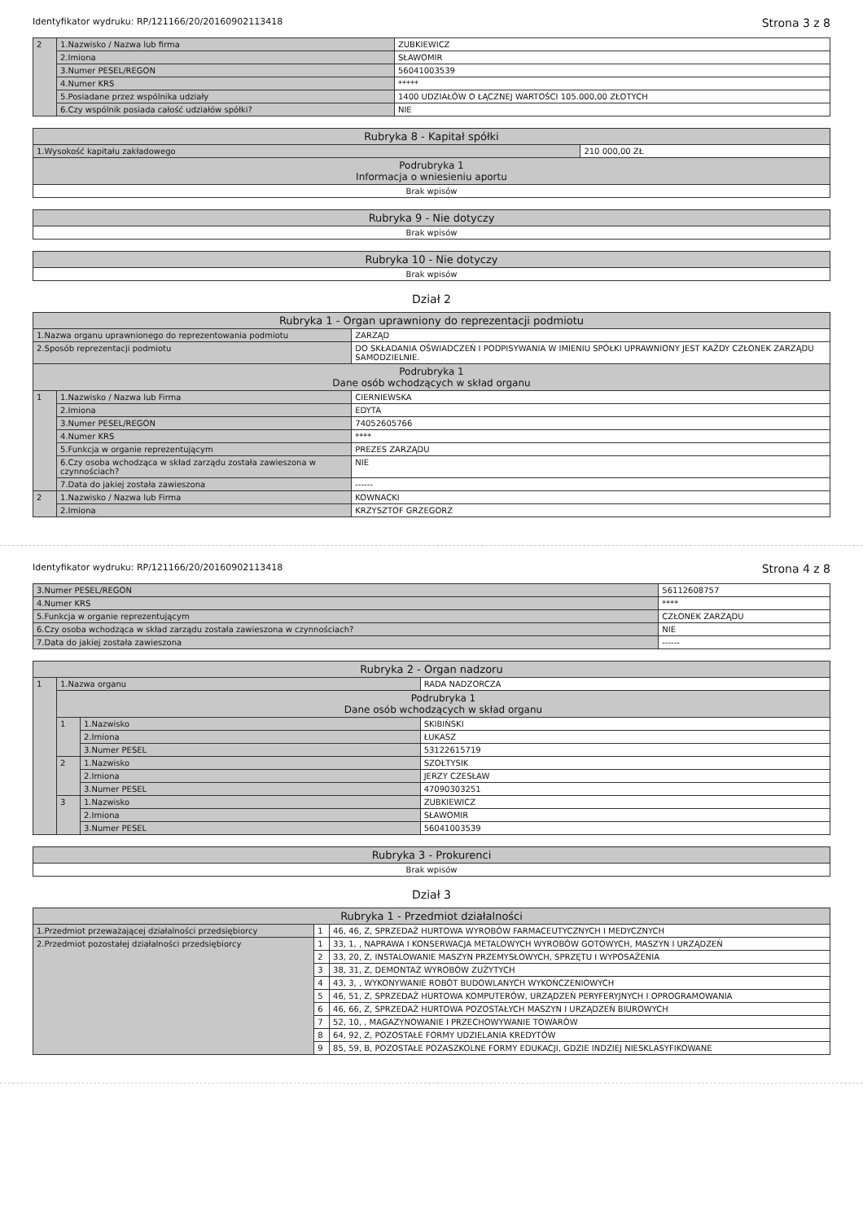Identyfikator wydruku: RP/121166/20/20160902113418 Strona 3 z 8
| 2 | 1.Nazwisko / Nazwa lub firma | ZUBKIEWICZ |
| | 2.Imiona | SŁAWOMIR |
| | 3.Numer PESEL/REGON | 56041003539 |
| | 4.Numer KRS | ***** |
| | 5.Posiadane przez wspólnika udziały | 1400 UDZIAŁÓW O ŁĄCZNEJ WARTOŚCI 105.000,00 ZŁOTYCH |
| | 6.Czy wspólnik posiada całość udziałów spółki? | NIE |
| Rubryka 8 - Kapitał spółki | |
| 1.Wysokość kapitału zakładowego | 210 000,00 ZŁ |
| Podrubryka 1 Informacja o wniesieniu aportu | |
| Brak wpisów | |
| Rubryka 9 - Nie dotyczy |
| Brak wpisów |
| Rubryka 10 - Nie dotyczy |
| Brak wpisów |
Dział 2
| Rubryka 1 - Organ uprawniony do reprezentacji podmiotu | | |
| 1.Nazwa organu uprawnionego do reprezentowania podmiotu | | ZARZĄD |
| 2.Sposób reprezentacji podmiotu | | DO SKŁADANIA OŚWIADCZEŃ I PODPISYWANIA W IMIENIU SPÓŁKI UPRAWNIONY JEST KAŻDY CZŁONEK ZARZĄDU SAMODZIELNIE. |
| Podrubryka 1 Dane osób wchodzących w skład organu | | |
| 1 | 1.Nazwisko / Nazwa lub Firma | CIERNIEWSKA |
| | 2.Imiona | EDYTA |
| | 3.Numer PESEL/REGON | 74052605766 |
| | 4.Numer KRS | **** |
| | 5.Funkcja w organie reprezentującym | PREZES ZARZĄDU |
| | 6.Czy osoba wchodząca w skład zarządu została zawieszona w czynnościach? | NIE |
| | 7.Data do jakiej została zawieszona | ------ |
| 2 | 1.Nazwisko / Nazwa lub Firma | KOWNACKI |
| | 2.Imiona | KRZYSZTOF GRZEGORZ |
Identyfikator wydruku: RP/121166/20/20160902113418 Strona 4 z 8
| 3.Numer PESEL/REGON | 56112608757 |
| 4.Numer KRS | **** |
| 5.Funkcja w organie reprezentującym | CZŁONEK ZARZĄDU |
| 6.Czy osoba wchodząca w skład zarządu została zawieszona w czynnościach? | NIE |
| 7.Data do jakiej została zawieszona | ------ |
| Rubryka 2 - Organ nadzoru | | | |
| 1 | 1.Nazwa organu | | RADA NADZORCZA |
| | Podrubryka 1 Dane osób wchodzących w skład organu | | |
| | 1 | 1.Nazwisko | SKIBIŃSKI |
| | | 2.Imiona | ŁUKASZ |
| | | 3.Numer PESEL | 53122615719 |
| | 2 | 1.Nazwisko | SZOŁTYSIK |
| | | 2.Imiona | JERZY CZESŁAW |
| | | 3.Numer PESEL | 47090303251 |
| | 3 | 1.Nazwisko | ZUBKIEWICZ |
| | | 2.Imiona | SŁAWOMIR |
| | | 3.Numer PESEL | 56041003539 |
| Rubryka 3 - Prokurenci |
| Brak wpisów |
Dział 3
| Rubryka 1 - Przedmiot działalności | | |
| 1.Przedmiot przeważającej działalności przedsiębiorcy | 1 | 46, 46, Z, SPRZEDAŻ HURTOWA WYROBÓW FARMACEUTYCZNYCH I MEDYCZNYCH |
| 2.Przedmiot pozostałej działalności przedsiębiorcy | 1 | 33, 1, , NAPRAWA I KONSERWACJA METALOWYCH WYROBÓW GOTOWYCH, MASZYN I URZĄDZEŃ |
| | 2 | 33, 20, Z, INSTALOWANIE MASZYN PRZEMYSŁOWYCH, SPRZĘTU I WYPOSAŻENIA |
| | 3 | 38, 31, Z, DEMONTAŻ WYROBÓW ZUŻYTYCH |
| | 4 | 43, 3, , WYKONYWANIE ROBÓT BUDOWLANYCH WYKOŃCZENIOWYCH |
| | 5 | 46, 51, Z, SPRZEDAŻ HURTOWA KOMPUTERÓW, URZĄDZEŃ PERYFERYJNYCH I OPROGRAMOWANIA |
| | 6 | 46, 66, Z, SPRZEDAŻ HURTOWA POZOSTAŁYCH MASZYN I URZĄDZEŃ BIUROWYCH |
| | 7 | 52, 10, , MAGAZYNOWANIE I PRZECHOWYWANIE TOWARÓW |
| | 8 | 64, 92, Z, POZOSTAŁE FORMY UDZIELANIA KREDYTÓW |
| | 9 | 85, 59, B, POZOSTAŁE POZASZKOLNE FORMY EDUKACJI, GDZIE INDZIEJ NIESKLASYFIKOWANE |